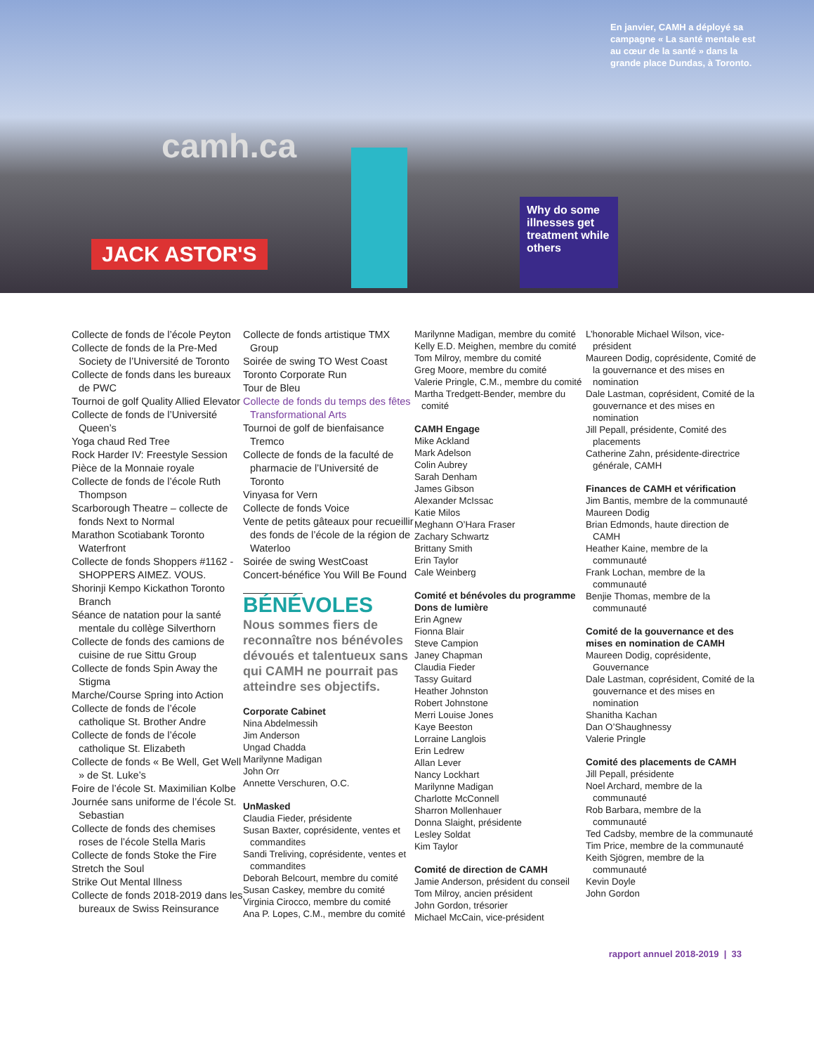camh.ca
JACK ASTOR'S
Why do some illnesses get treatment while others
En janvier, CAMH a déployé sa campagne « La santé mentale est au cœur de la santé » dans la grande place Dundas, à Toronto.
Collecte de fonds de l’école Peyton
Collecte de fonds de la Pre-Med Society de l’Université de Toronto
Collecte de fonds dans les bureaux de PWC
Tournoi de golf Quality Allied Elevator
Collecte de fonds de l’Université Queen’s
Yoga chaud Red Tree
Rock Harder IV: Freestyle Session
Pièce de la Monnaie royale
Collecte de fonds de l’école Ruth Thompson
Scarborough Theatre – collecte de fonds Next to Normal
Marathon Scotiabank Toronto Waterfront
Collecte de fonds Shoppers #1162 - SHOPPERS AIMEZ. VOUS.
Shorinji Kempo Kickathon Toronto Branch
Séance de natation pour la santé mentale du collège Silverthorn
Collecte de fonds des camions de cuisine de rue Sittu Group
Collecte de fonds Spin Away the Stigma
Marche/Course Spring into Action
Collecte de fonds de l’école catholique St. Brother Andre
Collecte de fonds de l’école catholique St. Elizabeth
Collecte de fonds « Be Well, Get Well » de St. Luke’s
Foire de l’école St. Maximilian Kolbe
Journée sans uniforme de l’école St. Sebastian
Collecte de fonds des chemises roses de l’école Stella Maris
Collecte de fonds Stoke the Fire
Stretch the Soul
Strike Out Mental Illness
Collecte de fonds 2018-2019 dans les bureaux de Swiss Reinsurance
Collecte de fonds artistique TMX Group
Soirée de swing TO West Coast
Toronto Corporate Run
Tour de Bleu
Collecte de fonds du temps des fêtes Transformational Arts
Tournoi de golf de bienfaisance Tremco
Collecte de fonds de la faculté de pharmacie de l’Université de Toronto
Vinyasa for Vern
Collecte de fonds Voice
Vente de petits gâteaux pour recueillir des fonds de l’école de la région de Waterloo
Soirée de swing WestCoast
Concert-bénéfice You Will Be Found
BÉNÉVOLES
Nous sommes fiers de reconnaître nos bénévoles dévoués et talentueux sans qui CAMH ne pourrait pas atteindre ses objectifs.
Corporate Cabinet
Nina Abdelmessih
Jim Anderson
Ungad Chadda
Marilynne Madigan
John Orr
Annette Verschuren, O.C.
UnMasked
Claudia Fieder, présidente
Susan Baxter, coprésidente, ventes et commandites
Sandi Treliving, coprésidente, ventes et commandites
Deborah Belcourt, membre du comité
Susan Caskey, membre du comité
Virginia Cirocco, membre du comité
Ana P. Lopes, C.M., membre du comité
Marilynne Madigan, membre du comité
Kelly E.D. Meighen, membre du comité
Tom Milroy, membre du comité
Greg Moore, membre du comité
Valerie Pringle, C.M., membre du comité
Martha Tredgett-Bender, membre du comité
CAMH Engage
Mike Ackland
Mark Adelson
Colin Aubrey
Sarah Denham
James Gibson
Alexander McIssac
Katie Milos
Meghann O’Hara Fraser
Zachary Schwartz
Brittany Smith
Erin Taylor
Cale Weinberg
Comité et bénévoles du programme Dons de lumière
Erin Agnew
Fionna Blair
Steve Campion
Janey Chapman
Claudia Fieder
Tassy Guitard
Heather Johnston
Robert Johnstone
Merri Louise Jones
Kaye Beeston
Lorraine Langlois
Erin Ledrew
Allan Lever
Nancy Lockhart
Marilynne Madigan
Charlotte McConnell
Sharron Mollenhauer
Donna Slaight, présidente
Lesley Soldat
Kim Taylor
Comité de direction de CAMH
Jamie Anderson, président du conseil
Tom Milroy, ancien président
John Gordon, trésorier
Michael McCain, vice-président
L’honorable Michael Wilson, vice-président
Maureen Dodig, coprésidente, Comité de la gouvernance et des mises en nomination
Dale Lastman, coprésident, Comité de la gouvernance et des mises en nomination
Jill Pepall, présidente, Comité des placements
Catherine Zahn, présidente-directrice générale, CAMH
Finances de CAMH et vérification
Jim Bantis, membre de la communauté
Maureen Dodig
Brian Edmonds, haute direction de CAMH
Heather Kaine, membre de la communauté
Frank Lochan, membre de la communauté
Benjie Thomas, membre de la communauté
Comité de la gouvernance et des mises en nomination de CAMH
Maureen Dodig, coprésidente, Gouvernance
Dale Lastman, coprésident, Comité de la gouvernance et des mises en nomination
Shanitha Kachan
Dan O’Shaughnessy
Valerie Pringle
Comité des placements de CAMH
Jill Pepall, présidente
Noel Archard, membre de la communauté
Rob Barbara, membre de la communauté
Ted Cadsby, membre de la communauté
Tim Price, membre de la communauté
Keith Sjögren, membre de la communauté
Kevin Doyle
John Gordon
rapport annuel 2018-2019 | 33